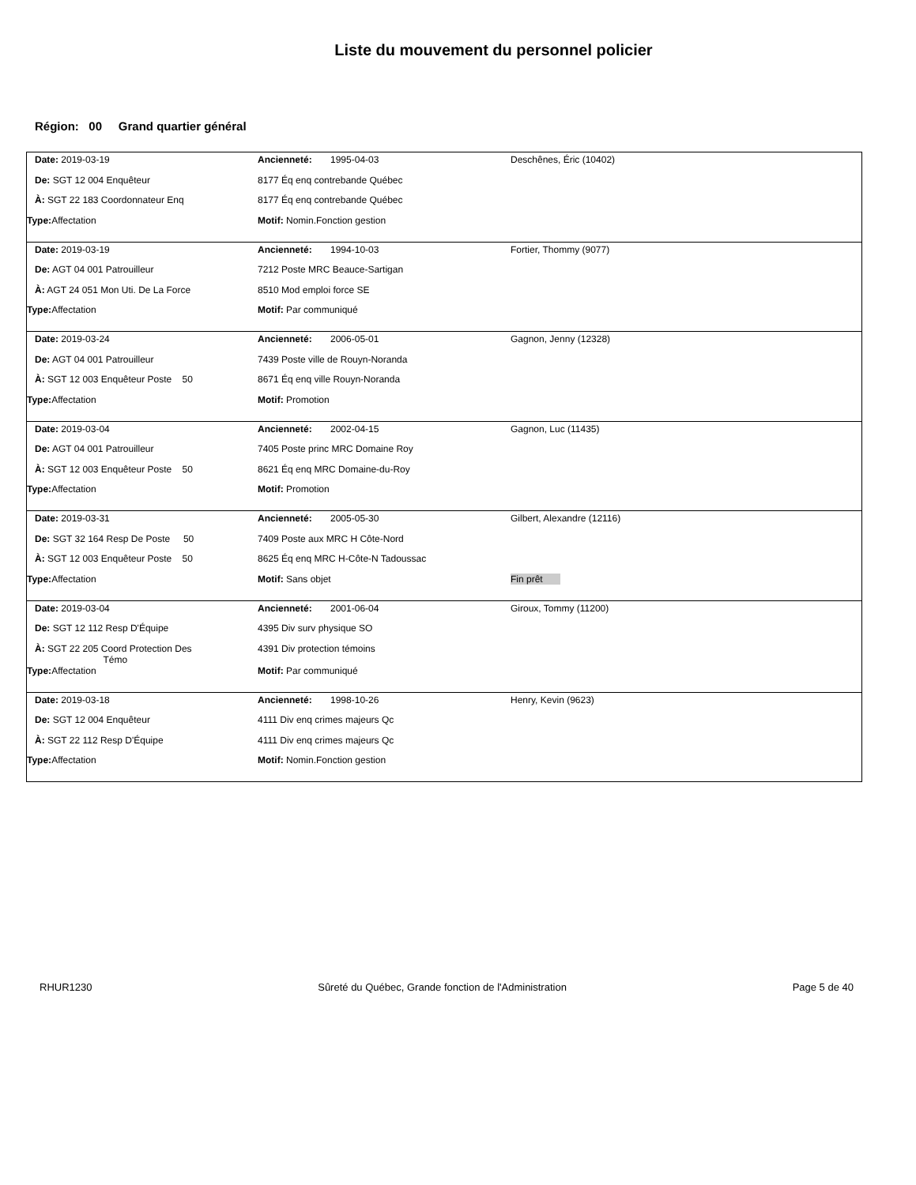Liste du mouvement du personnel policier
Région: 00 Grand quartier général
| Date: 2019-03-19 | Ancienneté: 1995-04-03 | Deschênes, Éric (10402) |
| De: SGT 12 004 Enquêteur | 8177 Éq enq contrebande Québec | |
| À: SGT 22 183 Coordonnateur Enq | 8177 Éq enq contrebande Québec | |
| Type: Affectation | Motif: Nomin.Fonction gestion | |
| Date: 2019-03-19 | Ancienneté: 1994-10-03 | Fortier, Thommy (9077) |
| De: AGT 04 001 Patrouilleur | 7212 Poste MRC Beauce-Sartigan | |
| À: AGT 24 051 Mon Uti. De La Force | 8510 Mod emploi force SE | |
| Type: Affectation | Motif: Par communiqué | |
| Date: 2019-03-24 | Ancienneté: 2006-05-01 | Gagnon, Jenny (12328) |
| De: AGT 04 001 Patrouilleur | 7439 Poste ville de Rouyn-Noranda | |
| À: SGT 12 003 Enquêteur Poste 50 | 8671 Éq enq ville Rouyn-Noranda | |
| Type: Affectation | Motif: Promotion | |
| Date: 2019-03-04 | Ancienneté: 2002-04-15 | Gagnon, Luc (11435) |
| De: AGT 04 001 Patrouilleur | 7405 Poste princ MRC Domaine Roy | |
| À: SGT 12 003 Enquêteur Poste 50 | 8621 Éq enq MRC Domaine-du-Roy | |
| Type: Affectation | Motif: Promotion | |
| Date: 2019-03-31 | Ancienneté: 2005-05-30 | Gilbert, Alexandre (12116) |
| De: SGT 32 164 Resp De Poste 50 | 7409 Poste aux MRC H Côte-Nord | |
| À: SGT 12 003 Enquêteur Poste 50 | 8625 Éq enq MRC H-Côte-N Tadoussac | |
| Type: Affectation | Motif: Sans objet | Fin prêt |
| Date: 2019-03-04 | Ancienneté: 2001-06-04 | Giroux, Tommy (11200) |
| De: SGT 12 112 Resp D'Équipe | 4395 Div surv physique SO | |
| À: SGT 22 205 Coord Protection Des Témo | 4391 Div protection témoins | |
| Type: Affectation | Motif: Par communiqué | |
| Date: 2019-03-18 | Ancienneté: 1998-10-26 | Henry, Kevin (9623) |
| De: SGT 12 004 Enquêteur | 4111 Div enq crimes majeurs Qc | |
| À: SGT 22 112 Resp D'Équipe | 4111 Div enq crimes majeurs Qc | |
| Type: Affectation | Motif: Nomin.Fonction gestion | |
RHUR1230 Sûreté du Québec, Grande fonction de l'Administration Page 5 de 40